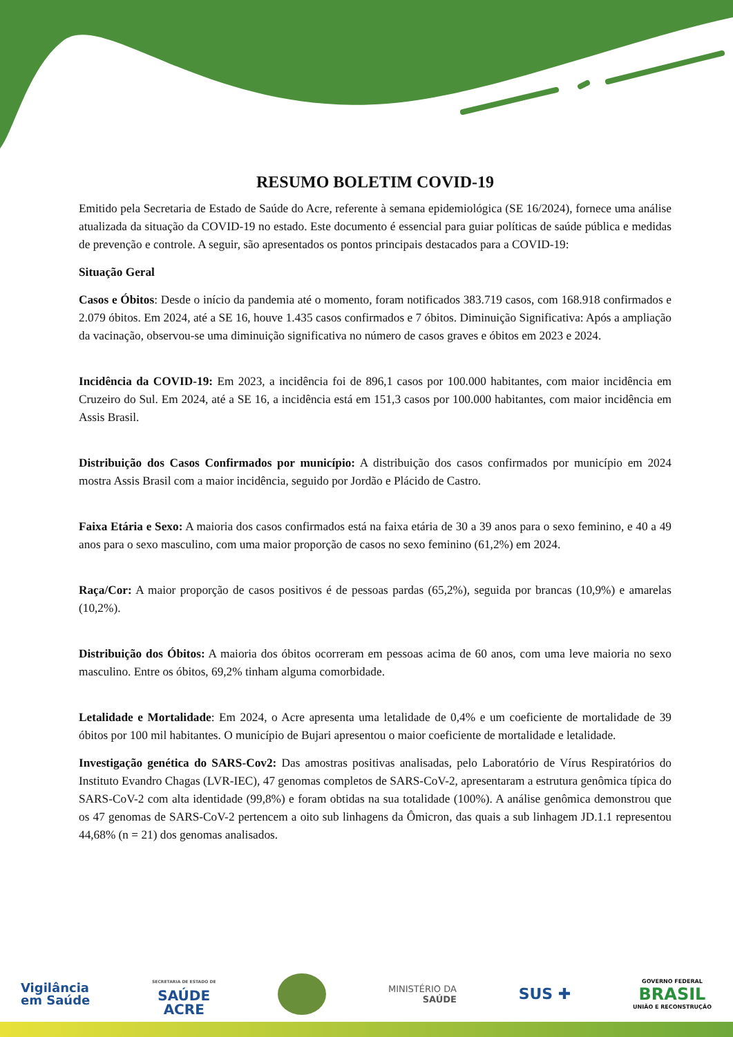RESUMO BOLETIM COVID-19
Emitido pela Secretaria de Estado de Saúde do Acre, referente à semana epidemiológica (SE 16/2024), fornece uma análise atualizada da situação da COVID-19 no estado. Este documento é essencial para guiar políticas de saúde pública e medidas de prevenção e controle. A seguir, são apresentados os pontos principais destacados para a COVID-19:
Situação Geral
Casos e Óbitos: Desde o início da pandemia até o momento, foram notificados 383.719 casos, com 168.918 confirmados e 2.079 óbitos. Em 2024, até a SE 16, houve 1.435 casos confirmados e 7 óbitos. Diminuição Significativa: Após a ampliação da vacinação, observou-se uma diminuição significativa no número de casos graves e óbitos em 2023 e 2024.
Incidência da COVID-19: Em 2023, a incidência foi de 896,1 casos por 100.000 habitantes, com maior incidência em Cruzeiro do Sul. Em 2024, até a SE 16, a incidência está em 151,3 casos por 100.000 habitantes, com maior incidência em Assis Brasil.
Distribuição dos Casos Confirmados por município: A distribuição dos casos confirmados por município em 2024 mostra Assis Brasil com a maior incidência, seguido por Jordão e Plácido de Castro.
Faixa Etária e Sexo: A maioria dos casos confirmados está na faixa etária de 30 a 39 anos para o sexo feminino, e 40 a 49 anos para o sexo masculino, com uma maior proporção de casos no sexo feminino (61,2%) em 2024.
Raça/Cor: A maior proporção de casos positivos é de pessoas pardas (65,2%), seguida por brancas (10,9%) e amarelas (10,2%).
Distribuição dos Óbitos: A maioria dos óbitos ocorreram em pessoas acima de 60 anos, com uma leve maioria no sexo masculino. Entre os óbitos, 69,2% tinham alguma comorbidade.
Letalidade e Mortalidade: Em 2024, o Acre apresenta uma letalidade de 0,4% e um coeficiente de mortalidade de 39 óbitos por 100 mil habitantes. O município de Bujari apresentou o maior coeficiente de mortalidade e letalidade.
Investigação genética do SARS-Cov2: Das amostras positivas analisadas, pelo Laboratório de Vírus Respiratórios do Instituto Evandro Chagas (LVR-IEC), 47 genomas completos de SARS-CoV-2, apresentaram a estrutura genômica típica do SARS-CoV-2 com alta identidade (99,8%) e foram obtidas na sua totalidade (100%). A análise genômica demonstrou que os 47 genomas de SARS-CoV-2 pertencem a oito sub linhagens da Ômicron, das quais a sub linhagem JD.1.1 representou 44,68% (n = 21) dos genomas analisados.
Vigilância
em Saúde
SECRETARIA DE ESTADO DE
SAÚDE
ACRE
MINISTÉRIO DA
SAÚDE
SUS ✚
GOVERNO FEDERAL
BRASIL
UNIÃO E RECONSTRUÇÃO